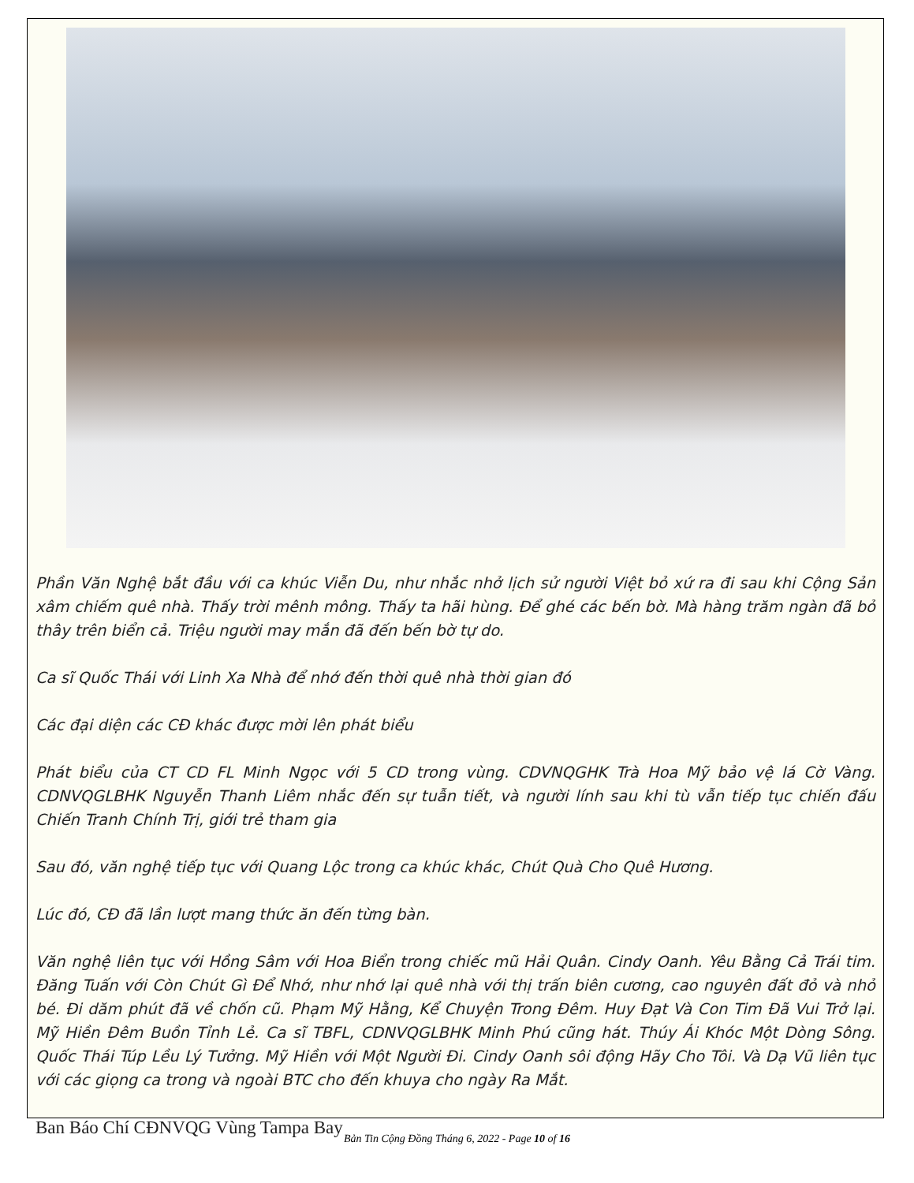Phần Văn Nghệ bắt đầu với ca khúc Viễn Du, như nhắc nhở lịch sử người Việt bỏ xứ ra đi sau khi Cộng Sản xâm chiếm quê nhà. Thấy trời mênh mông. Thấy ta hãi hùng. Để ghé các bến bờ. Mà hàng trăm ngàn đã bỏ thây trên biển cả. Triệu người may mắn đã đến bến bờ tự do.
Ca sĩ Quốc Thái với Linh Xa Nhà để nhớ đến thời quê nhà thời gian đó
Các đại diện các CĐ khác được mời lên phát biểu
Phát biểu của CT CD FL Minh Ngọc với 5 CD trong vùng. CDVNQGHK Trà Hoa Mỹ bảo vệ lá Cờ Vàng. CDNVQGLBHK Nguyễn Thanh Liêm nhắc đến sự tuẫn tiết, và người lính sau khi tù vẫn tiếp tục chiến đấu Chiến Tranh Chính Trị, giới trẻ tham gia
Sau đó, văn nghệ tiếp tục với Quang Lộc trong ca khúc khác, Chút Quà Cho Quê Hương.
Lúc đó, CĐ đã lần lượt mang thức ăn đến từng bàn.
Văn nghệ liên tục với Hồng Sâm với Hoa Biển trong chiếc mũ Hải Quân. Cindy Oanh. Yêu Bằng Cả Trái tim. Đăng Tuấn với Còn Chút Gì Để Nhớ, như nhớ lại quê nhà với thị trấn biên cương, cao nguyên đất đỏ và nhỏ bé. Đi dăm phút đã về chốn cũ. Phạm Mỹ Hằng, Kể Chuyện Trong Đêm. Huy Đạt Và Con Tim Đã Vui Trở lại. Mỹ Hiền Đêm Buồn Tỉnh Lẻ. Ca sĩ TBFL, CDNVQGLBHK Minh Phú cũng hát. Thúy Ái Khóc Một Dòng Sông. Quốc Thái Túp Lều Lý Tưởng. Mỹ Hiền với Một Người Đi. Cindy Oanh sôi động Hãy Cho Tôi. Và Dạ Vũ liên tục với các giọng ca trong và ngoài BTC cho đến khuya cho ngày Ra Mắt.
Ban Báo Chí CĐNVQG Vùng Tampa Bay
Bản Tin Cộng Đồng Tháng 6, 2022 - Page 10 of 16